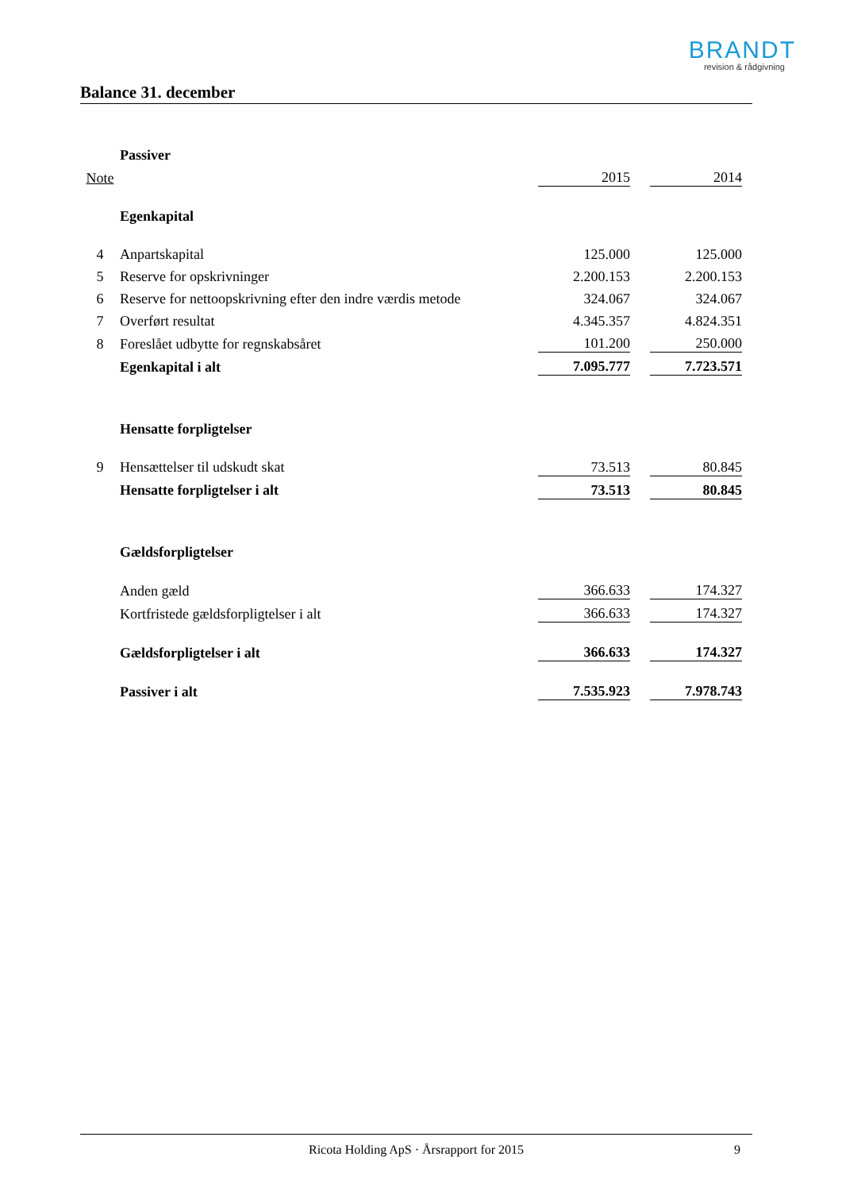BRANDT
revision & rådgivning
Balance 31. december
| | Passiver | | | |
| Note | | 2015 | | 2014 |
| | Egenkapital | | | |
| 4 | Anpartskapital | 125.000 | | 125.000 |
| 5 | Reserve for opskrivninger | 2.200.153 | | 2.200.153 |
| 6 | Reserve for nettoopskrivning efter den indre værdis metode | 324.067 | | 324.067 |
| 7 | Overført resultat | 4.345.357 | | 4.824.351 |
| 8 | Foreslået udbytte for regnskabsåret | 101.200 | | 250.000 |
| | Egenkapital i alt | 7.095.777 | | 7.723.571 |
| | Hensatte forpligtelser | | | |
| 9 | Hensættelser til udskudt skat | 73.513 | | 80.845 |
| | Hensatte forpligtelser i alt | 73.513 | | 80.845 |
| | Gældsforpligtelser | | | |
| | Anden gæld | 366.633 | | 174.327 |
| | Kortfristede gældsforpligtelser i alt | 366.633 | | 174.327 |
| | Gældsforpligtelser i alt | 366.633 | | 174.327 |
| | Passiver i alt | 7.535.923 | | 7.978.743 |
Ricota Holding ApS · Årsrapport for 2015 9